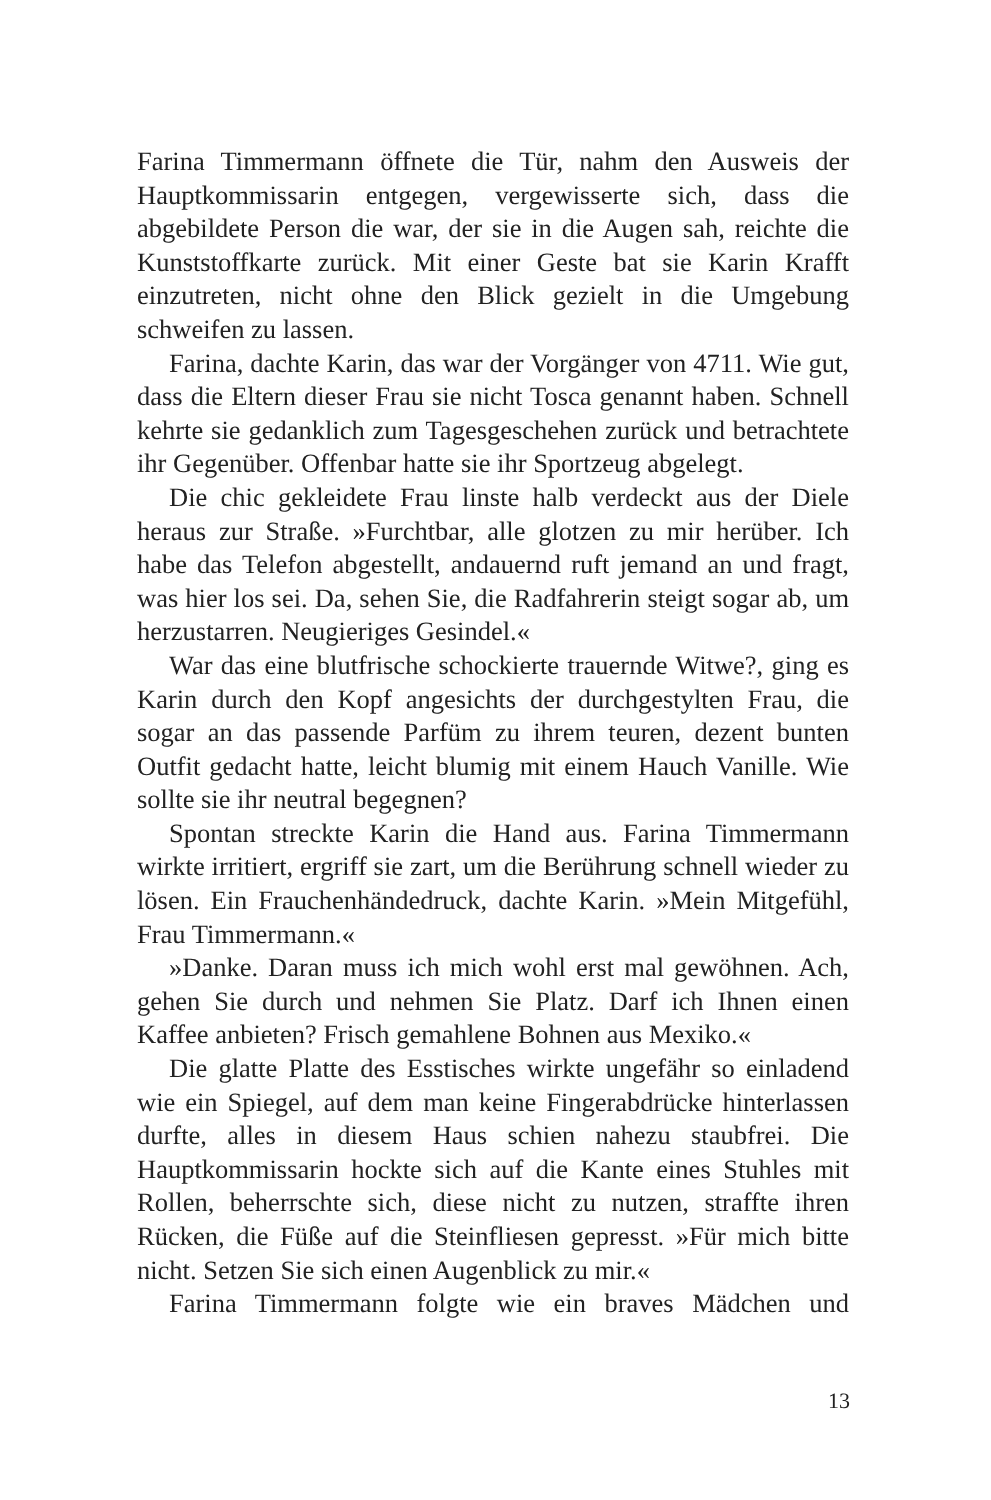Farina Timmermann öffnete die Tür, nahm den Ausweis der Hauptkommissarin entgegen, vergewisserte sich, dass die abgebildete Person die war, der sie in die Augen sah, reichte die Kunststoffkarte zurück. Mit einer Geste bat sie Karin Krafft einzutreten, nicht ohne den Blick gezielt in die Umgebung schweifen zu lassen.
Farina, dachte Karin, das war der Vorgänger von 4711. Wie gut, dass die Eltern dieser Frau sie nicht Tosca genannt haben. Schnell kehrte sie gedanklich zum Tagesgeschehen zurück und betrachtete ihr Gegenüber. Offenbar hatte sie ihr Sportzeug abgelegt.
Die chic gekleidete Frau linste halb verdeckt aus der Diele heraus zur Straße. »Furchtbar, alle glotzen zu mir herüber. Ich habe das Telefon abgestellt, andauernd ruft jemand an und fragt, was hier los sei. Da, sehen Sie, die Radfahrerin steigt sogar ab, um herzustarren. Neugieriges Gesindel.«
War das eine blutfrische schockierte trauernde Witwe?, ging es Karin durch den Kopf angesichts der durchgestylten Frau, die sogar an das passende Parfüm zu ihrem teuren, dezent bunten Outfit gedacht hatte, leicht blumig mit einem Hauch Vanille. Wie sollte sie ihr neutral begegnen?
Spontan streckte Karin die Hand aus. Farina Timmermann wirkte irritiert, ergriff sie zart, um die Berührung schnell wieder zu lösen. Ein Frauchenhändedruck, dachte Karin. »Mein Mitgefühl, Frau Timmermann.«
»Danke. Daran muss ich mich wohl erst mal gewöhnen. Ach, gehen Sie durch und nehmen Sie Platz. Darf ich Ihnen einen Kaffee anbieten? Frisch gemahlene Bohnen aus Mexiko.«
Die glatte Platte des Esstisches wirkte ungefähr so einladend wie ein Spiegel, auf dem man keine Fingerabdrücke hinterlassen durfte, alles in diesem Haus schien nahezu staubfrei. Die Hauptkommissarin hockte sich auf die Kante eines Stuhles mit Rollen, beherrschte sich, diese nicht zu nutzen, straffte ihren Rücken, die Füße auf die Steinfliesen gepresst. »Für mich bitte nicht. Setzen Sie sich einen Augenblick zu mir.«
Farina Timmermann folgte wie ein braves Mädchen und
13